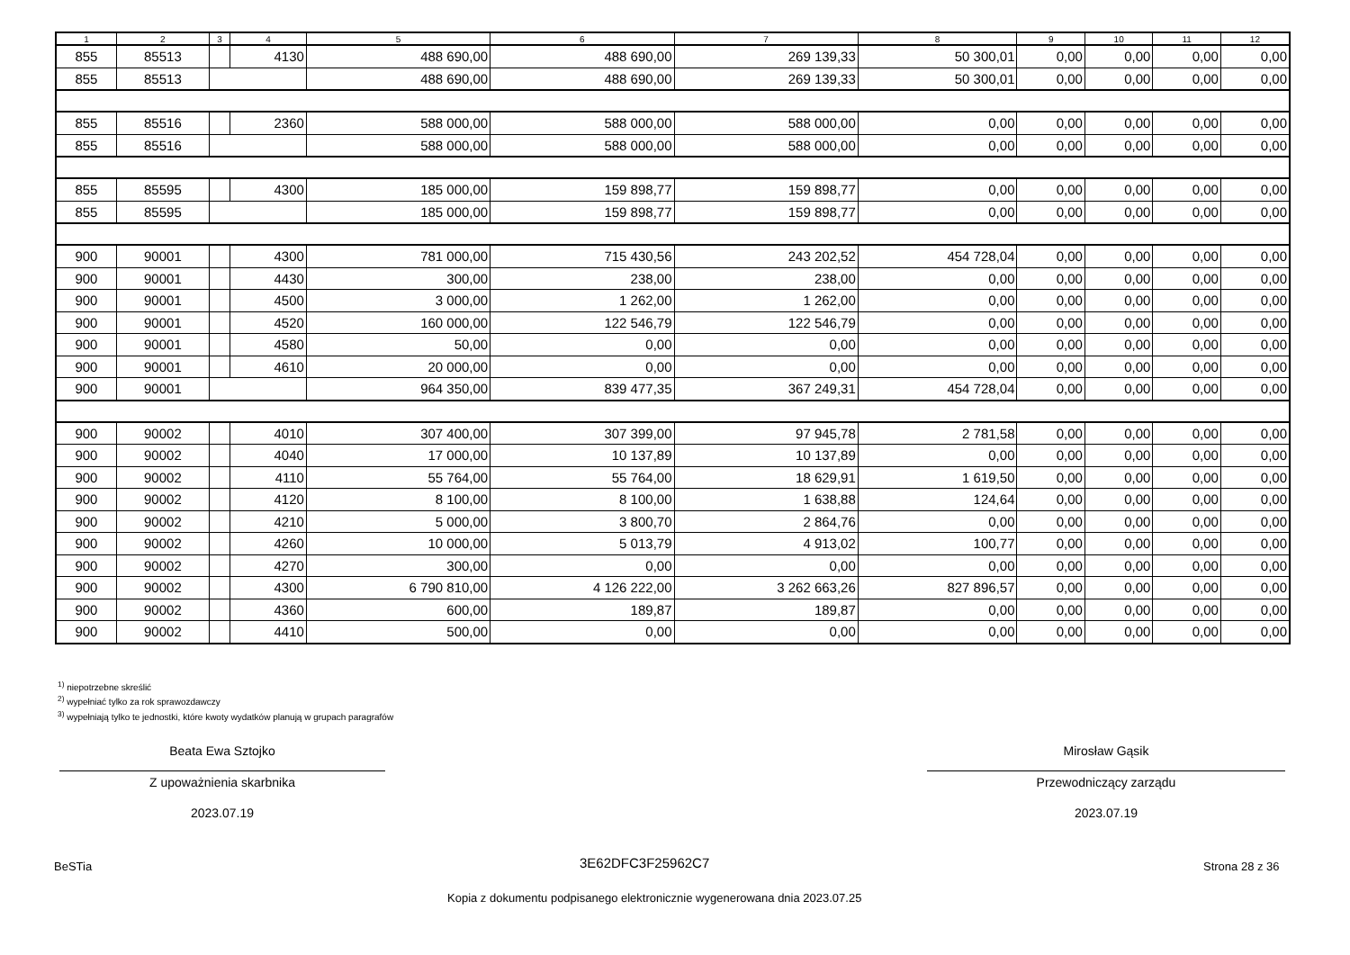| 1 | 2 | 3 | 4 | 5 | 6 | 7 | 8 | 9 | 10 | 11 | 12 |
| --- | --- | --- | --- | --- | --- | --- | --- | --- | --- | --- | --- |
| 855 | 85513 | | 4130 | 488 690,00 | 488 690,00 | 269 139,33 | 50 300,01 | 0,00 | 0,00 | 0,00 | 0,00 |
| 855 | 85513 | | | 488 690,00 | 488 690,00 | 269 139,33 | 50 300,01 | 0,00 | 0,00 | 0,00 | 0,00 |
| 855 | 85516 | | 2360 | 588 000,00 | 588 000,00 | 588 000,00 | 0,00 | 0,00 | 0,00 | 0,00 | 0,00 |
| 855 | 85516 | | | 588 000,00 | 588 000,00 | 588 000,00 | 0,00 | 0,00 | 0,00 | 0,00 | 0,00 |
| 855 | 85595 | | 4300 | 185 000,00 | 159 898,77 | 159 898,77 | 0,00 | 0,00 | 0,00 | 0,00 | 0,00 |
| 855 | 85595 | | | 185 000,00 | 159 898,77 | 159 898,77 | 0,00 | 0,00 | 0,00 | 0,00 | 0,00 |
| 900 | 90001 | | 4300 | 781 000,00 | 715 430,56 | 243 202,52 | 454 728,04 | 0,00 | 0,00 | 0,00 | 0,00 |
| 900 | 90001 | | 4430 | 300,00 | 238,00 | 238,00 | 0,00 | 0,00 | 0,00 | 0,00 | 0,00 |
| 900 | 90001 | | 4500 | 3 000,00 | 1 262,00 | 1 262,00 | 0,00 | 0,00 | 0,00 | 0,00 | 0,00 |
| 900 | 90001 | | 4520 | 160 000,00 | 122 546,79 | 122 546,79 | 0,00 | 0,00 | 0,00 | 0,00 | 0,00 |
| 900 | 90001 | | 4580 | 50,00 | 0,00 | 0,00 | 0,00 | 0,00 | 0,00 | 0,00 | 0,00 |
| 900 | 90001 | | 4610 | 20 000,00 | 0,00 | 0,00 | 0,00 | 0,00 | 0,00 | 0,00 | 0,00 |
| 900 | 90001 | | | 964 350,00 | 839 477,35 | 367 249,31 | 454 728,04 | 0,00 | 0,00 | 0,00 | 0,00 |
| 900 | 90002 | | 4010 | 307 400,00 | 307 399,00 | 97 945,78 | 2 781,58 | 0,00 | 0,00 | 0,00 | 0,00 |
| 900 | 90002 | | 4040 | 17 000,00 | 10 137,89 | 10 137,89 | 0,00 | 0,00 | 0,00 | 0,00 | 0,00 |
| 900 | 90002 | | 4110 | 55 764,00 | 55 764,00 | 18 629,91 | 1 619,50 | 0,00 | 0,00 | 0,00 | 0,00 |
| 900 | 90002 | | 4120 | 8 100,00 | 8 100,00 | 1 638,88 | 124,64 | 0,00 | 0,00 | 0,00 | 0,00 |
| 900 | 90002 | | 4210 | 5 000,00 | 3 800,70 | 2 864,76 | 0,00 | 0,00 | 0,00 | 0,00 | 0,00 |
| 900 | 90002 | | 4260 | 10 000,00 | 5 013,79 | 4 913,02 | 100,77 | 0,00 | 0,00 | 0,00 | 0,00 |
| 900 | 90002 | | 4270 | 300,00 | 0,00 | 0,00 | 0,00 | 0,00 | 0,00 | 0,00 | 0,00 |
| 900 | 90002 | | 4300 | 6 790 810,00 | 4 126 222,00 | 3 262 663,26 | 827 896,57 | 0,00 | 0,00 | 0,00 | 0,00 |
| 900 | 90002 | | 4360 | 600,00 | 189,87 | 189,87 | 0,00 | 0,00 | 0,00 | 0,00 | 0,00 |
| 900 | 90002 | | 4410 | 500,00 | 0,00 | 0,00 | 0,00 | 0,00 | 0,00 | 0,00 | 0,00 |
<sup>1)</sup> niepotrzebne skreślić
<sup>2)</sup> wypełniać tylko za rok sprawozdawczy
<sup>3)</sup> wypełniają tylko te jednostki, które kwoty wydatków planują w grupach paragrafów
Beata Ewa Sztojko
Z upoważnienia skarbnika
2023.07.19
Mirosław Gąsik
Przewodniczący zarządu
2023.07.19
BeSTia 3E62DFC3F25962C7 Strona 28 z 36
Kopia z dokumentu podpisanego elektronicznie wygenerowana dnia 2023.07.25